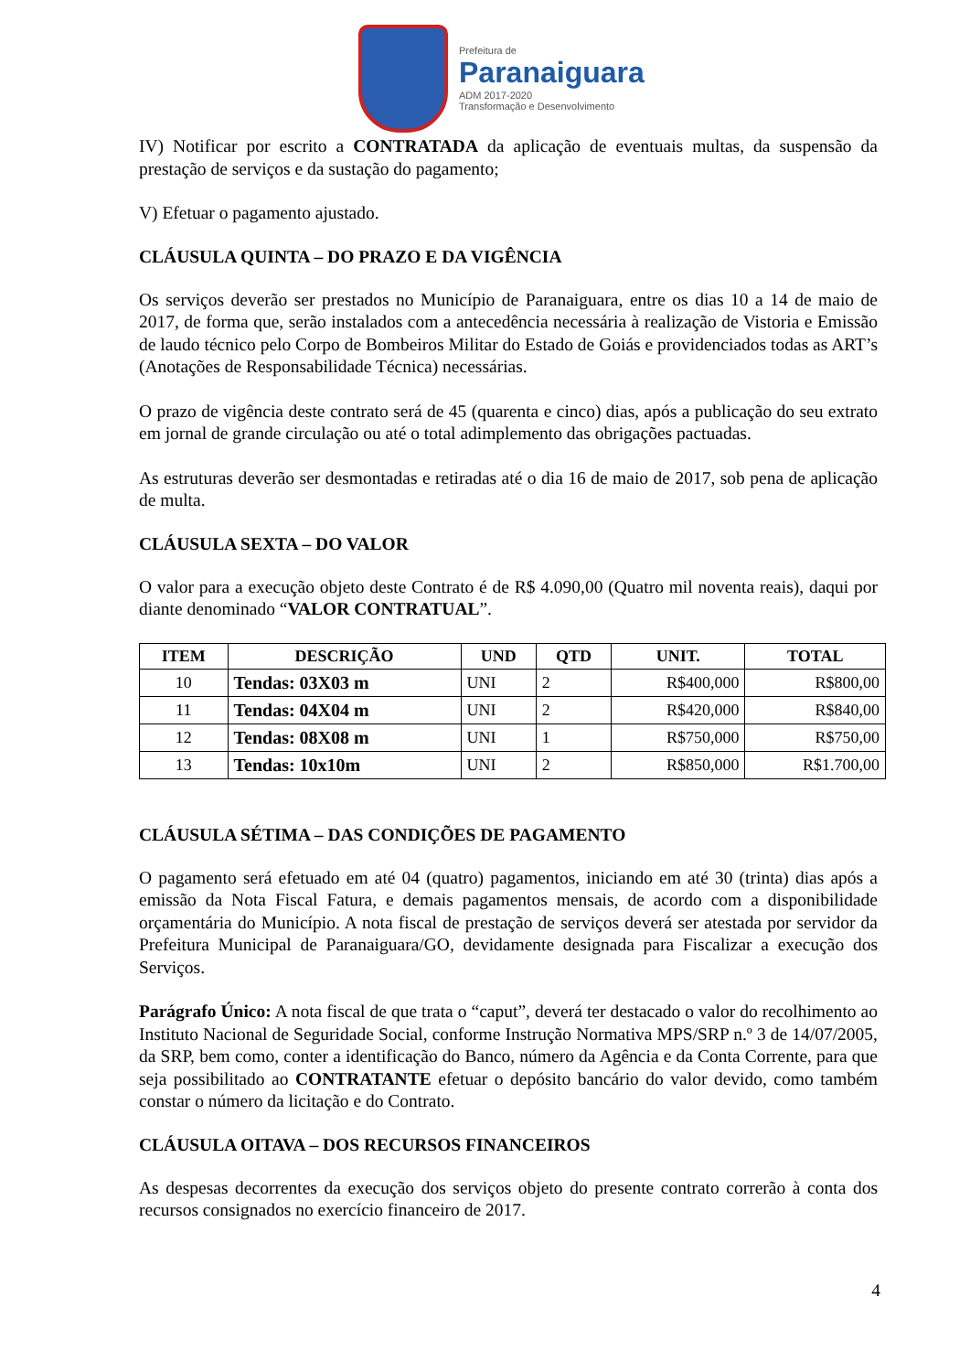Prefeitura de
Paranaiguara
ADM 2017-2020
Transformação e Desenvolvimento
IV) Notificar por escrito a CONTRATADA da aplicação de eventuais multas, da suspensão da prestação de serviços e da sustação do pagamento;
V) Efetuar o pagamento ajustado.
CLÁUSULA QUINTA – DO PRAZO E DA VIGÊNCIA
Os serviços deverão ser prestados no Município de Paranaiguara, entre os dias 10 a 14 de maio de 2017, de forma que, serão instalados com a antecedência necessária à realização de Vistoria e Emissão de laudo técnico pelo Corpo de Bombeiros Militar do Estado de Goiás e providenciados todas as ART’s (Anotações de Responsabilidade Técnica) necessárias.
O prazo de vigência deste contrato será de 45 (quarenta e cinco) dias, após a publicação do seu extrato em jornal de grande circulação ou até o total adimplemento das obrigações pactuadas.
As estruturas deverão ser desmontadas e retiradas até o dia 16 de maio de 2017, sob pena de aplicação de multa.
CLÁUSULA SEXTA – DO VALOR
O valor para a execução objeto deste Contrato é de R$ 4.090,00 (Quatro mil noventa reais), daqui por diante denominado “VALOR CONTRATUAL”.
| ITEM | DESCRIÇÃO | UND | QTD | UNIT. | TOTAL |
| --- | --- | --- | --- | --- | --- |
| 10 | Tendas: 03X03 m | UNI | 2 | R$400,000 | R$800,00 |
| 11 | Tendas: 04X04 m | UNI | 2 | R$420,000 | R$840,00 |
| 12 | Tendas: 08X08 m | UNI | 1 | R$750,000 | R$750,00 |
| 13 | Tendas: 10x10m | UNI | 2 | R$850,000 | R$1.700,00 |
CLÁUSULA SÉTIMA – DAS CONDIÇÕES DE PAGAMENTO
O pagamento será efetuado em até 04 (quatro) pagamentos, iniciando em até 30 (trinta) dias após a emissão da Nota Fiscal Fatura, e demais pagamentos mensais, de acordo com a disponibilidade orçamentária do Município. A nota fiscal de prestação de serviços deverá ser atestada por servidor da Prefeitura Municipal de Paranaiguara/GO, devidamente designada para Fiscalizar a execução dos Serviços.
Parágrafo Único: A nota fiscal de que trata o “caput”, deverá ter destacado o valor do recolhimento ao Instituto Nacional de Seguridade Social, conforme Instrução Normativa MPS/SRP n.º 3 de 14/07/2005, da SRP, bem como, conter a identificação do Banco, número da Agência e da Conta Corrente, para que seja possibilitado ao CONTRATANTE efetuar o depósito bancário do valor devido, como também constar o número da licitação e do Contrato.
CLÁUSULA OITAVA – DOS RECURSOS FINANCEIROS
As despesas decorrentes da execução dos serviços objeto do presente contrato correrão à conta dos recursos consignados no exercício financeiro de 2017.
4